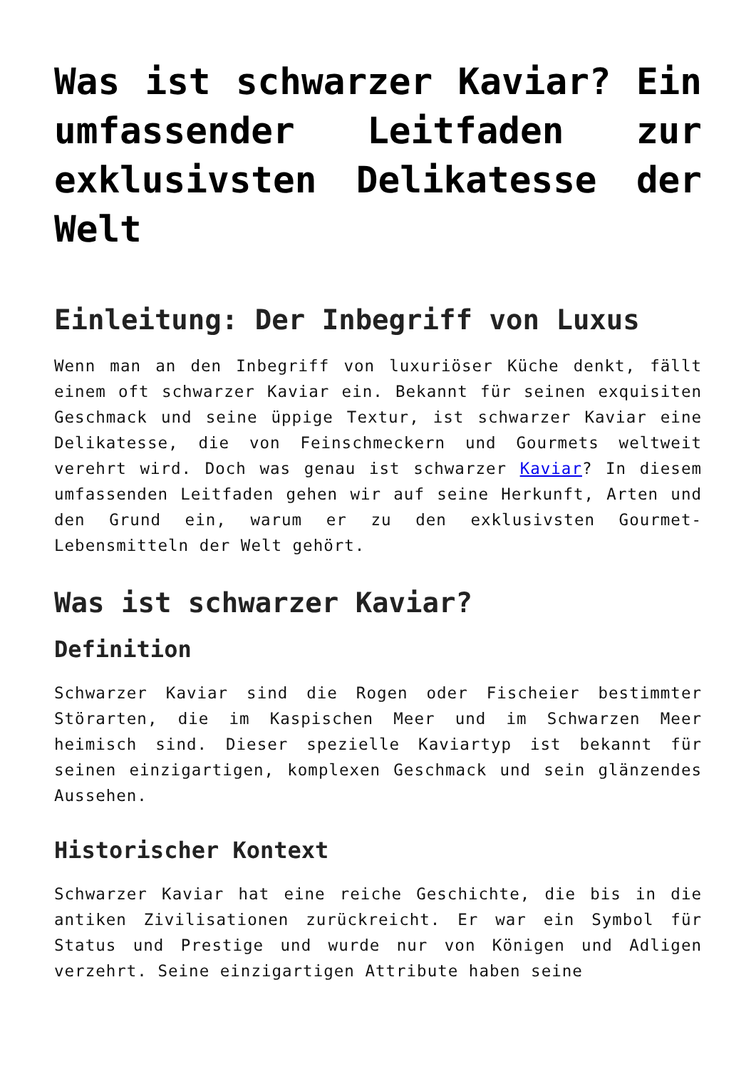Was ist schwarzer Kaviar? Ein umfassender Leitfaden zur exklusivsten Delikatesse der Welt
Einleitung: Der Inbegriff von Luxus
Wenn man an den Inbegriff von luxuriöser Küche denkt, fällt einem oft schwarzer Kaviar ein. Bekannt für seinen exquisiten Geschmack und seine üppige Textur, ist schwarzer Kaviar eine Delikatesse, die von Feinschmeckern und Gourmets weltweit verehrt wird. Doch was genau ist schwarzer Kaviar? In diesem umfassenden Leitfaden gehen wir auf seine Herkunft, Arten und den Grund ein, warum er zu den exklusivsten Gourmet-Lebensmitteln der Welt gehört.
Was ist schwarzer Kaviar?
Definition
Schwarzer Kaviar sind die Rogen oder Fischeier bestimmter Störarten, die im Kaspischen Meer und im Schwarzen Meer heimisch sind. Dieser spezielle Kaviartyp ist bekannt für seinen einzigartigen, komplexen Geschmack und sein glänzendes Aussehen.
Historischer Kontext
Schwarzer Kaviar hat eine reiche Geschichte, die bis in die antiken Zivilisationen zurückreicht. Er war ein Symbol für Status und Prestige und wurde nur von Königen und Adligen verzehrt. Seine einzigartigen Attribute haben seine